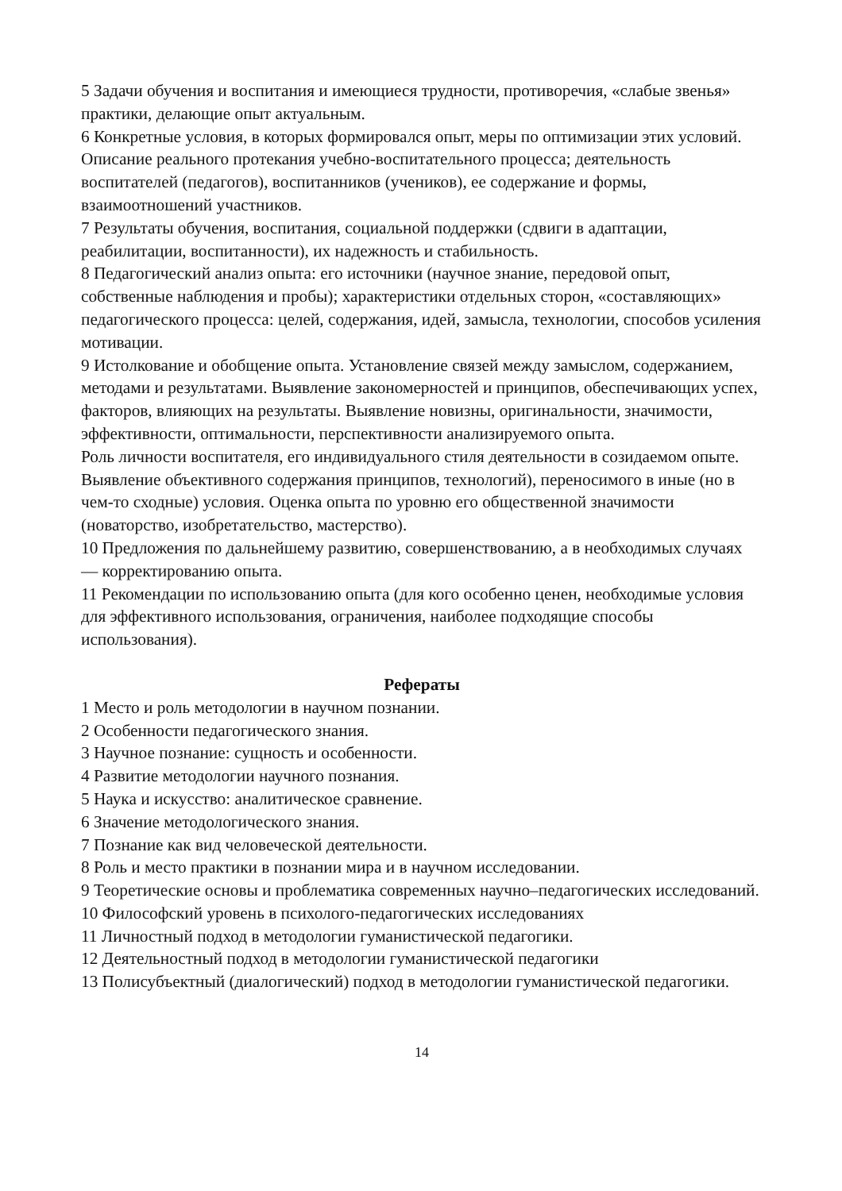5 Задачи обучения и воспитания и имеющиеся трудности, противоречия, «слабые звенья» практики, делающие опыт актуальным.
6 Конкретные условия, в которых формировался опыт, меры по оптимизации этих условий. Описание реального протекания учебно-воспитательного процесса; деятельность воспитателей (педагогов), воспитанников (учеников), ее содержание и формы, взаимоотношений участников.
7 Результаты обучения, воспитания, социальной поддержки (сдвиги в адаптации, реабилитации, воспитанности), их надежность и стабильность.
8 Педагогический анализ опыта: его источники (научное знание, передовой опыт, собственные наблюдения и пробы); характеристики отдельных сторон, «составляющих» педагогического процесса: целей, содержания, идей, замысла, технологии, способов усиления мотивации.
9 Истолкование и обобщение опыта. Установление связей между замыслом, содержанием, методами и результатами. Выявление закономерностей и принципов, обеспечивающих успех, факторов, влияющих на результаты. Выявление новизны, оригинальности, значимости, эффективности, оптимальности, перспективности анализируемого опыта.
Роль личности воспитателя, его индивидуального стиля деятельности в созидаемом опыте.
Выявление объективного содержания принципов, технологий), переносимого в иные (но в чем-то сходные) условия. Оценка опыта по уровню его общественной значимости (новаторство, изобретательство, мастерство).
10 Предложения по дальнейшему развитию, совершенствованию, а в необходимых случаях — корректированию опыта.
11 Рекомендации по использованию опыта (для кого особенно ценен, необходимые условия для эффективного использования, ограничения, наиболее подходящие способы использования).
Рефераты
1 Место и роль методологии в научном познании.
2 Особенности педагогического знания.
3 Научное познание: сущность и особенности.
4 Развитие методологии научного познания.
5 Наука и искусство: аналитическое сравнение.
6 Значение методологического знания.
7 Познание как вид человеческой деятельности.
8 Роль и место практики в познании мира и в научном исследовании.
9 Теоретические основы и проблематика современных научно–педагогических исследований.
10 Философский уровень в психолого-педагогических исследованиях
11 Личностный подход в методологии гуманистической педагогики.
12 Деятельностный подход в методологии гуманистической педагогики
13 Полисубъектный (диалогический) подход в методологии гуманистической педагогики.
14